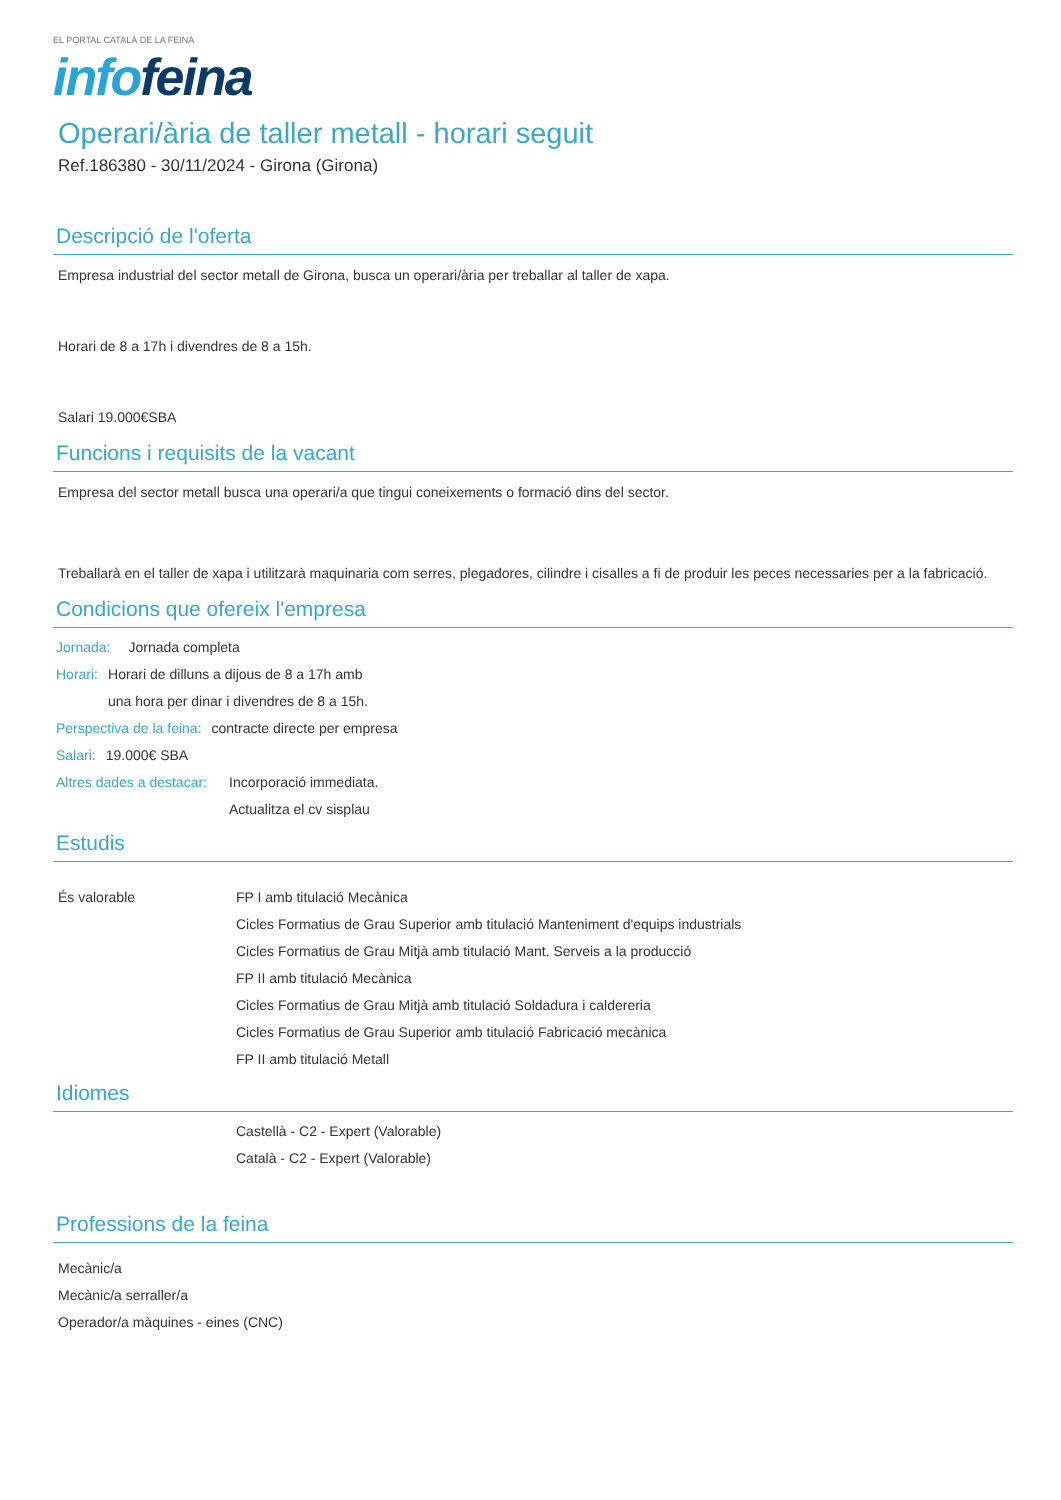EL PORTAL CATALÀ DE LA FEINA
info feina
Operari/ària de taller metall - horari seguit
Ref.186380 - 30/11/2024 - Girona (Girona)
Descripció de l'oferta
Empresa industrial del sector metall de Girona, busca un operari/ària per treballar al taller de xapa.
Horari de 8 a 17h i divendres de 8 a 15h.
Salari 19.000€SBA
Funcions i requisits de la vacant
Empresa del sector metall busca una operari/a que tingui coneixements o formació dins del sector.
Treballarà en el taller de xapa i utilitzarà maquinaria com serres, plegadores, cilindre i cisalles a fi de produir les peces necessaries per a la fabricació.
Condicions que ofereix l'empresa
Jornada: Jornada completa
Horari: Horari de dilluns a dijous de 8 a 17h amb una hora per dinar i divendres de 8 a 15h.
Perspectiva de la feina: contracte directe per empresa
Salari: 19.000€ SBA
Altres dades a destacar: Incorporació immediata.
Actualitza el cv sisplau
Estudis
És valorable FP I amb titulació Mecànica
Cicles Formatius de Grau Superior amb titulació Manteniment d'equips industrials
Cicles Formatius de Grau Mitjà amb titulació Mant. Serveis a la producció
FP II amb titulació Mecànica
Cicles Formatius de Grau Mitjà amb titulació Soldadura i caldereria
Cicles Formatius de Grau Superior amb titulació Fabricació mecànica
FP II amb titulació Metall
Idiomes
Castellà - C2 - Expert (Valorable)
Català - C2 - Expert (Valorable)
Professions de la feina
Mecànic/a
Mecànic/a serraller/a
Operador/a màquines - eines (CNC)